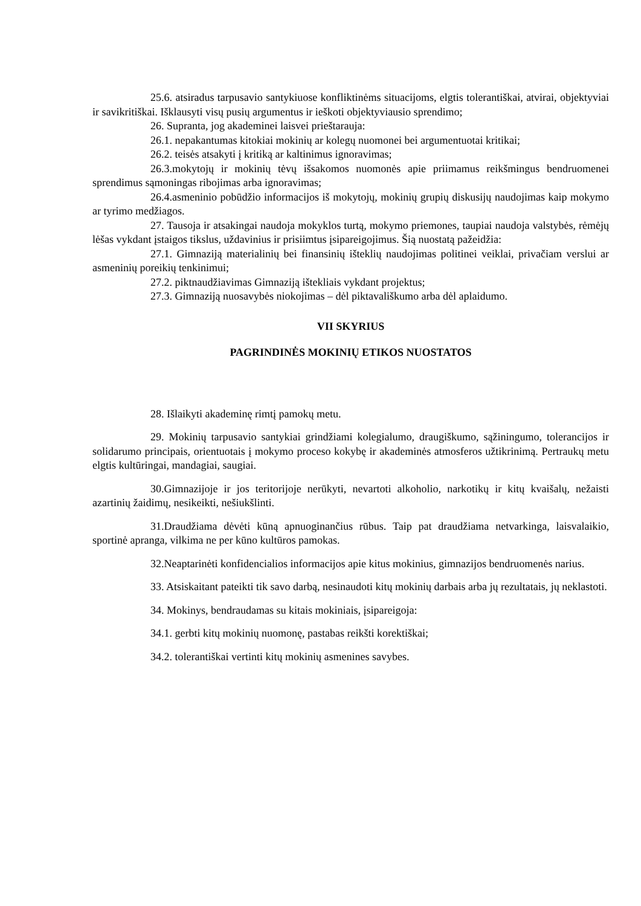25.6. atsiradus tarpusavio santykiuose konfliktinėms situacijoms, elgtis tolerantiškai, atvirai, objektyviai ir savikritiškai. Išklausyti visų pusių argumentus ir ieškoti objektyviausio sprendimo;
26. Supranta, jog akademinei laisvei prieštarauja:
26.1. nepakantumas kitokiai mokinių ar kolegų nuomonei bei argumentuotai kritikai;
26.2. teisės atsakyti į kritiką ar kaltinimus ignoravimas;
26.3.mokytojų ir mokinių tėvų išsakomos nuomonės apie priimamus reikšmingus bendruomenei sprendimus sąmoningas ribojimas arba ignoravimas;
26.4.asmeninio pobūdžio informacijos iš mokytojų, mokinių grupių diskusijų naudojimas kaip mokymo ar tyrimo medžiagos.
27. Tausoja ir atsakingai naudoja mokyklos turtą, mokymo priemones, taupiai naudoja valstybės, rėmėjų lėšas vykdant įstaigos tikslus, uždavinius ir prisiimtus įsipareigojimus. Šią nuostatą pažeidžia:
27.1. Gimnaziją materialinių bei finansinių išteklių naudojimas politinei veiklai, privačiam verslui ar asmeninių poreikių tenkinimui;
27.2. piktnaudžiavimas Gimnaziją ištekliais vykdant projektus;
27.3. Gimnaziją nuosavybės niokojimas – dėl piktavališkumo arba dėl aplaidumo.
VII SKYRIUS
PAGRINDINĖS MOKINIŲ ETIKOS NUOSTATOS
28. Išlaikyti akademinę rimtį pamokų metu.
29. Mokinių tarpusavio santykiai grindžiami kolegialumo, draugiškumo, sąžiningumo, tolerancijos ir solidarumo principais, orientuotais į mokymo proceso kokybę ir akademinės atmosferos užtikrinimą. Pertraukų metu elgtis kultūringai, mandagiai, saugiai.
30.Gimnazijoje ir jos teritorijoje nerūkyti, nevartoti alkoholio, narkotikų ir kitų kvaišalų, nežaisti azartinių žaidimų, nesikeikti, nešiukšlinti.
31.Draudžiama dėvėti kūną apnuoginančius rūbus. Taip pat draudžiama netvarkinga, laisvalaikio, sportinė apranga, vilkima ne per kūno kultūros pamokas.
32.Neaptarinėti konfidencialios informacijos apie kitus mokinius, gimnazijos bendruomenės narius.
33. Atsiskaitant pateikti tik savo darbą, nesinaudoti kitų mokinių darbais arba jų rezultatais, jų neklastoti.
34. Mokinys, bendraudamas su kitais mokiniais, įsipareigoja:
34.1. gerbti kitų mokinių nuomonę, pastabas reikšti korektiškai;
34.2. tolerantiškai vertinti kitų mokinių asmenines savybes.